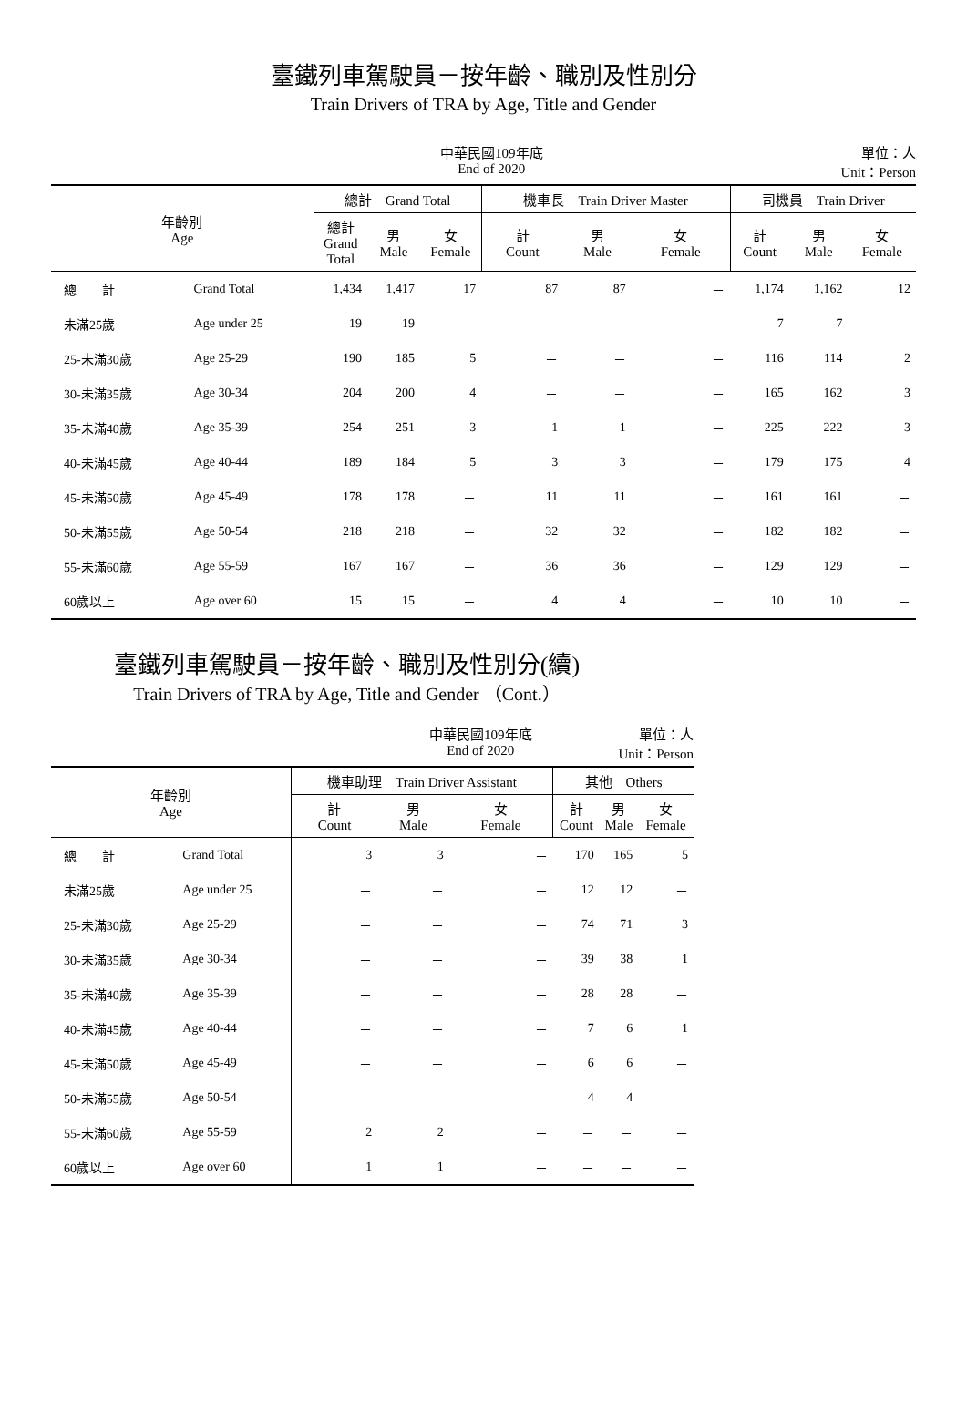臺鐵列車駕駛員－按年齡、職別及性別分
Train Drivers of TRA by Age, Title and Gender
中華民國109年底
End of 2020
單位：人
Unit：Person
| 年齡別 Age | | 總計 Grand Total | | | 機車長 Train Driver Master | | | 司機員 Train Driver | | |
| --- | --- | --- | --- | --- | --- | --- | --- | --- | --- | --- |
| | | 總計 Grand Total | 男 Male | 女 Female | 計 Count | 男 Male | 女 Female | 計 Count | 男 Male | 女 Female |
| 總 計 | Grand Total | 1,434 | 1,417 | 17 | 87 | 87 | － | 1,174 | 1,162 | 12 |
| 未滿25歲 | Age under 25 | 19 | 19 | － | － | － | － | 7 | 7 | － |
| 25-未滿30歲 | Age 25-29 | 190 | 185 | 5 | － | － | － | 116 | 114 | 2 |
| 30-未滿35歲 | Age 30-34 | 204 | 200 | 4 | － | － | － | 165 | 162 | 3 |
| 35-未滿40歲 | Age 35-39 | 254 | 251 | 3 | 1 | 1 | － | 225 | 222 | 3 |
| 40-未滿45歲 | Age 40-44 | 189 | 184 | 5 | 3 | 3 | － | 179 | 175 | 4 |
| 45-未滿50歲 | Age 45-49 | 178 | 178 | － | 11 | 11 | － | 161 | 161 | － |
| 50-未滿55歲 | Age 50-54 | 218 | 218 | － | 32 | 32 | － | 182 | 182 | － |
| 55-未滿60歲 | Age 55-59 | 167 | 167 | － | 36 | 36 | － | 129 | 129 | － |
| 60歲以上 | Age over 60 | 15 | 15 | － | 4 | 4 | － | 10 | 10 | － |
臺鐵列車駕駛員－按年齡、職別及性別分(續)
Train Drivers of TRA by Age, Title and Gender （Cont.）
中華民國109年底
End of 2020
單位：人
Unit：Person
| 年齡別 Age | | 機車助理 Train Driver Assistant | | | 其他 Others | | |
| --- | --- | --- | --- | --- | --- | --- | --- |
| | | 計 Count | 男 Male | 女 Female | 計 Count | 男 Male | 女 Female |
| 總 計 | Grand Total | 3 | 3 | － | 170 | 165 | 5 |
| 未滿25歲 | Age under 25 | － | － | － | 12 | 12 | － |
| 25-未滿30歲 | Age 25-29 | － | － | － | 74 | 71 | 3 |
| 30-未滿35歲 | Age 30-34 | － | － | － | 39 | 38 | 1 |
| 35-未滿40歲 | Age 35-39 | － | － | － | 28 | 28 | － |
| 40-未滿45歲 | Age 40-44 | － | － | － | 7 | 6 | 1 |
| 45-未滿50歲 | Age 45-49 | － | － | － | 6 | 6 | － |
| 50-未滿55歲 | Age 50-54 | － | － | － | 4 | 4 | － |
| 55-未滿60歲 | Age 55-59 | 2 | 2 | － | － | － | － |
| 60歲以上 | Age over 60 | 1 | 1 | － | － | － | － |